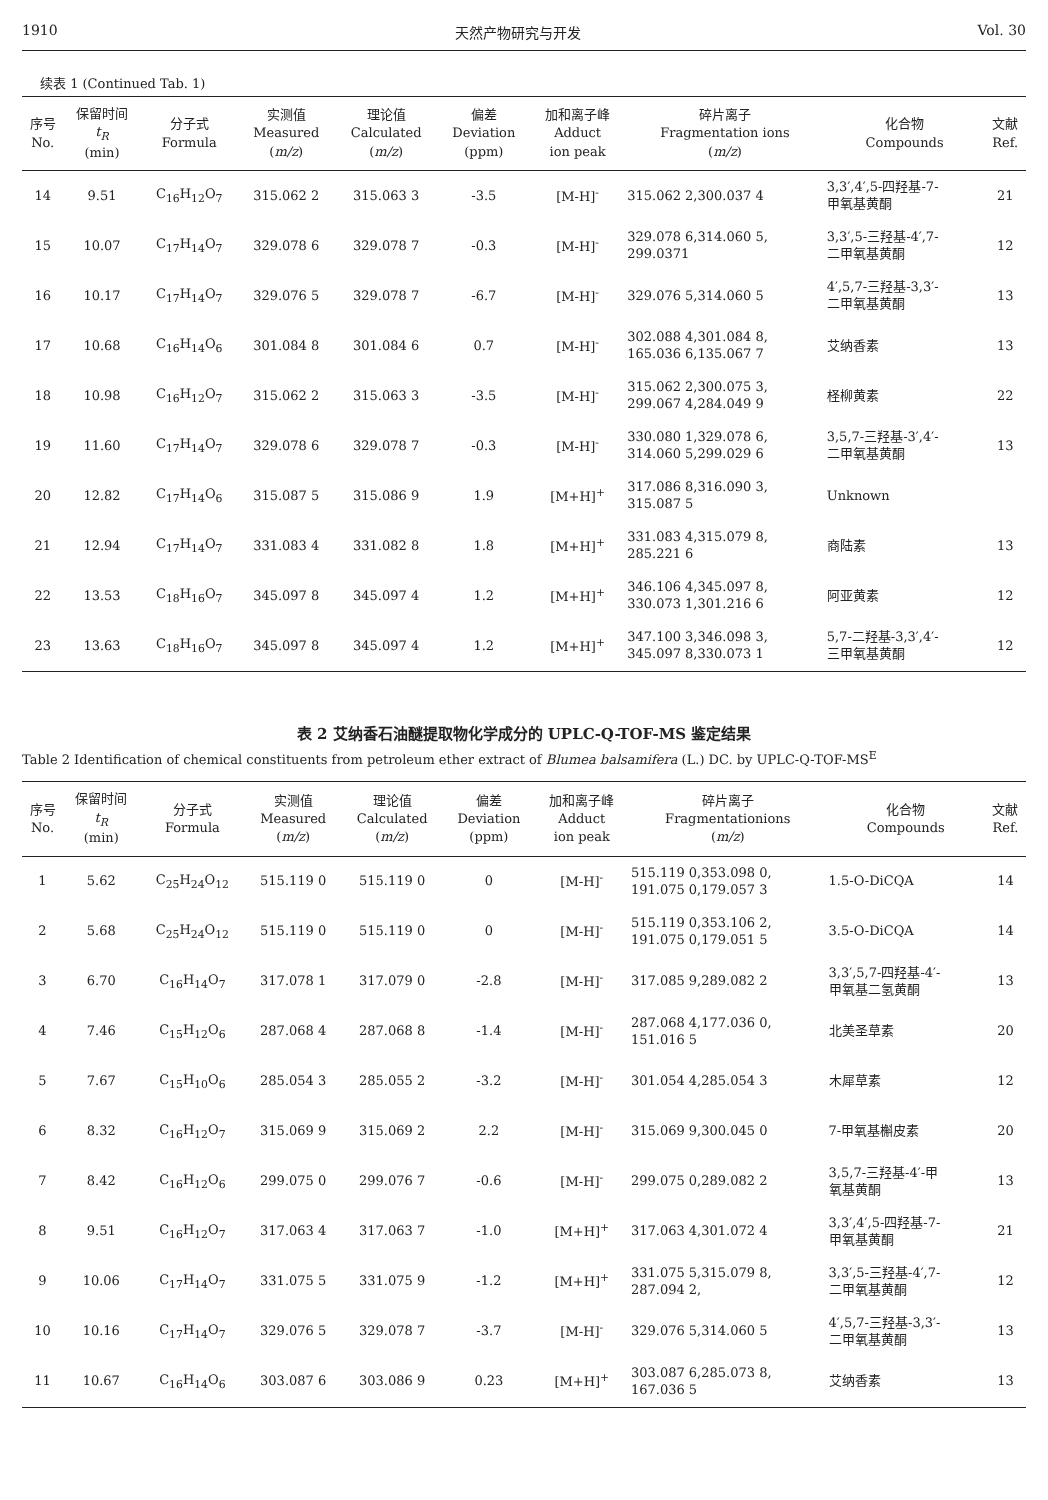1910 天然产物研究与开发 Vol. 30
续表 1 (Continued Tab. 1)
| 序号 No. | 保留时间 t<sub>R</sub> (min) | 分子式 Formula | 实测值 Measured ( m/z ) | 理论值 Calculated ( m/z ) | 偏差 Deviation (ppm) | 加和离子峰 Adduct ion peak | 碎片离子 Fragmentation ions ( m/z ) | 化合物 Compounds | 文献 Ref. |
| --- | --- | --- | --- | --- | --- | --- | --- | --- | --- |
| 14 | 9.51 | C<sub>16</sub>H<sub>12</sub>O<sub>7</sub> | 315.062 2 | 315.063 3 | -3.5 | [M-H]<sup>-</sup> | 315.062 2,300.037 4 | 3,3′,4′,5-四羟基-7- 甲氧基黄酮 | 21 |
| 15 | 10.07 | C<sub>17</sub>H<sub>14</sub>O<sub>7</sub> | 329.078 6 | 329.078 7 | -0.3 | [M-H]<sup>-</sup> | 329.078 6,314.060 5, 299.0371 | 3,3′,5-三羟基-4′,7- 二甲氧基黄酮 | 12 |
| 16 | 10.17 | C<sub>17</sub>H<sub>14</sub>O<sub>7</sub> | 329.076 5 | 329.078 7 | -6.7 | [M-H]<sup>-</sup> | 329.076 5,314.060 5 | 4′,5,7-三羟基-3,3′- 二甲氧基黄酮 | 13 |
| 17 | 10.68 | C<sub>16</sub>H<sub>14</sub>O<sub>6</sub> | 301.084 8 | 301.084 6 | 0.7 | [M-H]<sup>-</sup> | 302.088 4,301.084 8, 165.036 6,135.067 7 | 艾纳香素 | 13 |
| 18 | 10.98 | C<sub>16</sub>H<sub>12</sub>O<sub>7</sub> | 315.062 2 | 315.063 3 | -3.5 | [M-H]<sup>-</sup> | 315.062 2,300.075 3, 299.067 4,284.049 9 | 柽柳黄素 | 22 |
| 19 | 11.60 | C<sub>17</sub>H<sub>14</sub>O<sub>7</sub> | 329.078 6 | 329.078 7 | -0.3 | [M-H]<sup>-</sup> | 330.080 1,329.078 6, 314.060 5,299.029 6 | 3,5,7-三羟基-3′,4′- 二甲氧基黄酮 | 13 |
| 20 | 12.82 | C<sub>17</sub>H<sub>14</sub>O<sub>6</sub> | 315.087 5 | 315.086 9 | 1.9 | [M+H]<sup>+</sup> | 317.086 8,316.090 3, 315.087 5 | Unknown | |
| 21 | 12.94 | C<sub>17</sub>H<sub>14</sub>O<sub>7</sub> | 331.083 4 | 331.082 8 | 1.8 | [M+H]<sup>+</sup> | 331.083 4,315.079 8, 285.221 6 | 商陆素 | 13 |
| 22 | 13.53 | C<sub>18</sub>H<sub>16</sub>O<sub>7</sub> | 345.097 8 | 345.097 4 | 1.2 | [M+H]<sup>+</sup> | 346.106 4,345.097 8, 330.073 1,301.216 6 | 阿亚黄素 | 12 |
| 23 | 13.63 | C<sub>18</sub>H<sub>16</sub>O<sub>7</sub> | 345.097 8 | 345.097 4 | 1.2 | [M+H]<sup>+</sup> | 347.100 3,346.098 3, 345.097 8,330.073 1 | 5,7-二羟基-3,3′,4′- 三甲氧基黄酮 | 12 |
表 2 艾纳香石油醚提取物化学成分的 UPLC-Q-TOF-MS 鉴定结果
Table 2 Identification of chemical constituents from petroleum ether extract of Blumea balsamifera (L.) DC. by UPLC-Q-TOF-MS<sup>E</sup>
| 序号 No. | 保留时间 t<sub>R</sub> (min) | 分子式 Formula | 实测值 Measured ( m/z ) | 理论值 Calculated ( m/z ) | 偏差 Deviation (ppm) | 加和离子峰 Adduct ion peak | 碎片离子 Fragmentationions ( m/z ) | 化合物 Compounds | 文献 Ref. |
| --- | --- | --- | --- | --- | --- | --- | --- | --- | --- |
| 1 | 5.62 | C<sub>25</sub>H<sub>24</sub>O<sub>12</sub> | 515.119 0 | 515.119 0 | 0 | [M-H]<sup>-</sup> | 515.119 0,353.098 0, 191.075 0,179.057 3 | 1.5-O-DiCQA | 14 |
| 2 | 5.68 | C<sub>25</sub>H<sub>24</sub>O<sub>12</sub> | 515.119 0 | 515.119 0 | 0 | [M-H]<sup>-</sup> | 515.119 0,353.106 2, 191.075 0,179.051 5 | 3.5-O-DiCQA | 14 |
| 3 | 6.70 | C<sub>16</sub>H<sub>14</sub>O<sub>7</sub> | 317.078 1 | 317.079 0 | -2.8 | [M-H]<sup>-</sup> | 317.085 9,289.082 2 | 3,3′,5,7-四羟基-4′- 甲氧基二氢黄酮 | 13 |
| 4 | 7.46 | C<sub>15</sub>H<sub>12</sub>O<sub>6</sub> | 287.068 4 | 287.068 8 | -1.4 | [M-H]<sup>-</sup> | 287.068 4,177.036 0, 151.016 5 | 北美圣草素 | 20 |
| 5 | 7.67 | C<sub>15</sub>H<sub>10</sub>O<sub>6</sub> | 285.054 3 | 285.055 2 | -3.2 | [M-H]<sup>-</sup> | 301.054 4,285.054 3 | 木犀草素 | 12 |
| 6 | 8.32 | C<sub>16</sub>H<sub>12</sub>O<sub>7</sub> | 315.069 9 | 315.069 2 | 2.2 | [M-H]<sup>-</sup> | 315.069 9,300.045 0 | 7-甲氧基槲皮素 | 20 |
| 7 | 8.42 | C<sub>16</sub>H<sub>12</sub>O<sub>6</sub> | 299.075 0 | 299.076 7 | -0.6 | [M-H]<sup>-</sup> | 299.075 0,289.082 2 | 3,5,7-三羟基-4′-甲 氧基黄酮 | 13 |
| 8 | 9.51 | C<sub>16</sub>H<sub>12</sub>O<sub>7</sub> | 317.063 4 | 317.063 7 | -1.0 | [M+H]<sup>+</sup> | 317.063 4,301.072 4 | 3,3′,4′,5-四羟基-7- 甲氧基黄酮 | 21 |
| 9 | 10.06 | C<sub>17</sub>H<sub>14</sub>O<sub>7</sub> | 331.075 5 | 331.075 9 | -1.2 | [M+H]<sup>+</sup> | 331.075 5,315.079 8, 287.094 2, | 3,3′,5-三羟基-4′,7- 二甲氧基黄酮 | 12 |
| 10 | 10.16 | C<sub>17</sub>H<sub>14</sub>O<sub>7</sub> | 329.076 5 | 329.078 7 | -3.7 | [M-H]<sup>-</sup> | 329.076 5,314.060 5 | 4′,5,7-三羟基-3,3′- 二甲氧基黄酮 | 13 |
| 11 | 10.67 | C<sub>16</sub>H<sub>14</sub>O<sub>6</sub> | 303.087 6 | 303.086 9 | 0.23 | [M+H]<sup>+</sup> | 303.087 6,285.073 8, 167.036 5 | 艾纳香素 | 13 |